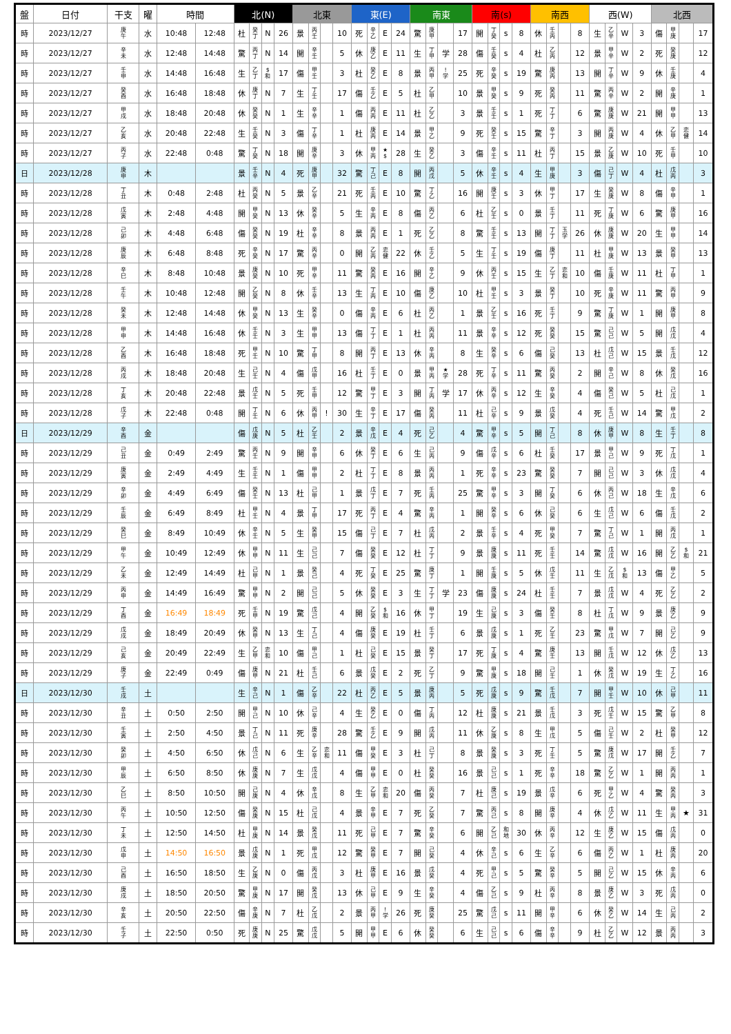| 盤 | 日付 | 干支 | 曜 | 時間 | | 北(N) | | | | 北東 | | | | 東(E) | | | | 南東 | | | | 南(s) | | | | 南西 | | | | 西(W) | | | | 北西 | | | |
| --- | --- | --- | --- | --- | --- | --- | --- | --- | --- | --- | --- | --- | --- | --- | --- | --- | --- | --- | --- | --- | --- | --- | --- | --- | --- | --- | --- | --- | --- | --- | --- | --- | --- | --- | --- | --- | --- |
| 時 | 2023/12/27 | 庚 午 | 水 | 10:48 | 12:48 | 杜 | 癸 丁 | N | 26 | 景 | 丙 壬 | | 10 | 死 | 辛 乙 | E | 24 | 驚 | 庚 甲 | | 17 | 開 | 丁 癸 | s | 8 | 休 | 壬 丙 | | 8 | 生 | 乙 辛 | W | 3 | 傷 | 甲 庚 | | 17 |
| 時 | 2023/12/27 | 辛 未 | 水 | 12:48 | 14:48 | 驚 | 丙 丁 | N | 14 | 開 | 辛 壬 | | 5 | 休 | 庚 乙 | E | 11 | 生 | 丁 甲 | 学 | 28 | 傷 | 壬 癸 | s | 4 | 杜 | 乙 丙 | | 12 | 景 | 甲 辛 | W | 2 | 死 | 癸 庚 | | 12 |
| 時 | 2023/12/27 | 壬 申 | 水 | 14:48 | 16:48 | 生 | 乙 丁 | $ 和 | 17 | 傷 | 甲 壬 | | 3 | 杜 | 癸 乙 | E | 8 | 景 | 丙 甲 | ! 学 | 25 | 死 | 辛 癸 | s | 19 | 驚 | 庚 丙 | | 13 | 開 | 丁 辛 | W | 9 | 休 | 壬 庚 | | 4 |
| 時 | 2023/12/27 | 癸 酉 | 水 | 16:48 | 18:48 | 休 | 庚 丁 | N | 7 | 生 | 丁 壬 | | 17 | 傷 | 壬 乙 | E | 5 | 杜 | 乙 甲 | | 10 | 景 | 甲 癸 | s | 9 | 死 | 癸 丙 | | 11 | 驚 | 丙 辛 | W | 2 | 開 | 辛 庚 | | 1 |
| 時 | 2023/12/27 | 甲 戌 | 水 | 18:48 | 20:48 | 休 | 癸 癸 | N | 1 | 生 | 辛 辛 | | 1 | 傷 | 丙 丙 | E | 11 | 杜 | 乙 乙 | | 3 | 景 | 壬 壬 | s | 1 | 死 | 丁 丁 | | 6 | 驚 | 庚 庚 | W | 21 | 開 | 甲 甲 | | 13 |
| 時 | 2023/12/27 | 乙 亥 | 水 | 20:48 | 22:48 | 生 | 壬 癸 | N | 3 | 傷 | 丁 辛 | | 1 | 杜 | 庚 丙 | E | 14 | 景 | 甲 乙 | | 9 | 死 | 癸 壬 | s | 15 | 驚 | 辛 丁 | | 3 | 開 | 丙 庚 | W | 4 | 休 | 乙 甲 | 恋 健 | 14 |
| 時 | 2023/12/27 | 丙 子 | 水 | 22:48 | 0:48 | 驚 | 丁 癸 | N | 18 | 開 | 庚 辛 | | 3 | 休 | 甲 丙 | ★ $ | 28 | 生 | 癸 乙 | | 3 | 傷 | 辛 壬 | s | 11 | 杜 | 丙 丁 | | 15 | 景 | 乙 庚 | W | 10 | 死 | 壬 甲 | | 10 |
| 日 | 2023/12/28 | 庚 申 | 木 | | | 景 | 壬 辛 | N | 4 | 死 | 庚 甲 | | 32 | 驚 | 丁 己 | E | 8 | 開 | 丙 戊 | | 5 | 休 | 辛 壬 | s | 4 | 生 | 甲 庚 | | 3 | 傷 | 己 丁 | W | 4 | 杜 | 戊 丙 | | 3 |
| 時 | 2023/12/28 | 丁 丑 | 木 | 0:48 | 2:48 | 杜 | 丙 癸 | N | 5 | 景 | 乙 辛 | | 21 | 死 | 壬 丙 | E | 10 | 驚 | 丁 乙 | | 16 | 開 | 庚 壬 | s | 3 | 休 | 甲 丁 | | 17 | 生 | 癸 庚 | W | 8 | 傷 | 辛 甲 | | 1 |
| 時 | 2023/12/28 | 戊 寅 | 木 | 2:48 | 4:48 | 開 | 甲 癸 | N | 13 | 休 | 癸 辛 | | 5 | 生 | 辛 丙 | E | 8 | 傷 | 丙 乙 | | 6 | 杜 | 乙 壬 | s | 0 | 景 | 壬 丁 | | 11 | 死 | 丁 庚 | W | 6 | 驚 | 庚 甲 | | 16 |
| 時 | 2023/12/28 | 己 卯 | 木 | 4:48 | 6:48 | 傷 | 癸 癸 | N | 19 | 杜 | 辛 辛 | | 8 | 景 | 丙 丙 | E | 1 | 死 | 乙 乙 | | 8 | 驚 | 壬 壬 | s | 13 | 開 | 丁 丁 | 玉 学 | 26 | 休 | 庚 庚 | W | 20 | 生 | 甲 甲 | | 14 |
| 時 | 2023/12/28 | 庚 辰 | 木 | 6:48 | 8:48 | 死 | 辛 癸 | N | 17 | 驚 | 丙 辛 | | 0 | 開 | 乙 丙 | 恋 健 | 22 | 休 | 壬 乙 | | 5 | 生 | 丁 壬 | s | 19 | 傷 | 庚 丁 | | 11 | 杜 | 甲 庚 | W | 13 | 景 | 癸 甲 | | 13 |
| 時 | 2023/12/28 | 辛 巳 | 木 | 8:48 | 10:48 | 景 | 庚 癸 | N | 10 | 死 | 甲 辛 | | 11 | 驚 | 癸 丙 | E | 16 | 開 | 辛 乙 | | 9 | 休 | 丙 壬 | s | 15 | 生 | 乙 丁 | 恋 和 | 10 | 傷 | 壬 庚 | W | 11 | 杜 | 丁 甲 | | 1 |
| 時 | 2023/12/28 | 壬 午 | 木 | 10:48 | 12:48 | 開 | 乙 癸 | N | 8 | 休 | 壬 辛 | | 13 | 生 | 丁 丙 | E | 10 | 傷 | 庚 乙 | | 10 | 杜 | 甲 壬 | s | 3 | 景 | 癸 丁 | | 10 | 死 | 辛 庚 | W | 11 | 驚 | 丙 甲 | | 9 |
| 時 | 2023/12/28 | 癸 未 | 木 | 12:48 | 14:48 | 休 | 甲 癸 | N | 13 | 生 | 癸 辛 | | 0 | 傷 | 辛 丙 | E | 6 | 杜 | 丙 乙 | | 1 | 景 | 乙 壬 | s | 16 | 死 | 壬 丁 | | 9 | 驚 | 丁 庚 | W | 1 | 開 | 庚 甲 | | 8 |
| 時 | 2023/12/28 | 甲 申 | 木 | 14:48 | 16:48 | 休 | 壬 壬 | N | 3 | 生 | 甲 甲 | | 13 | 傷 | 丁 丁 | E | 1 | 杜 | 丙 丙 | | 11 | 景 | 辛 辛 | s | 12 | 死 | 癸 癸 | | 15 | 驚 | 己 己 | W | 5 | 開 | 戊 戊 | | 4 |
| 時 | 2023/12/28 | 乙 酉 | 木 | 16:48 | 18:48 | 死 | 甲 壬 | N | 10 | 驚 | 丁 甲 | | 8 | 開 | 丙 丁 | E | 13 | 休 | 辛 丙 | | 8 | 生 | 癸 辛 | s | 6 | 傷 | 己 癸 | | 13 | 杜 | 戊 己 | W | 15 | 景 | 壬 戊 | | 12 |
| 時 | 2023/12/28 | 丙 戌 | 木 | 18:48 | 20:48 | 生 | 己 壬 | N | 4 | 傷 | 戊 甲 | | 16 | 杜 | 壬 丁 | E | 0 | 景 | 甲 丙 | ★ 学 | 28 | 死 | 丁 辛 | s | 11 | 驚 | 丙 癸 | | 2 | 開 | 辛 己 | W | 8 | 休 | 癸 戊 | | 16 |
| 時 | 2023/12/28 | 丁 亥 | 木 | 20:48 | 22:48 | 景 | 戊 壬 | N | 5 | 死 | 壬 甲 | | 12 | 驚 | 甲 丁 | E | 3 | 開 | 丁 丙 | 学 | 17 | 休 | 丙 辛 | s | 12 | 生 | 辛 癸 | | 4 | 傷 | 癸 己 | W | 5 | 杜 | 己 戊 | | 1 |
| 時 | 2023/12/28 | 戊 子 | 木 | 22:48 | 0:48 | 開 | 丁 壬 | N | 6 | 休 | 丙 甲 | ! | 30 | 生 | 辛 丁 | E | 17 | 傷 | 癸 丙 | | 11 | 杜 | 己 辛 | s | 9 | 景 | 戊 癸 | | 4 | 死 | 壬 己 | W | 14 | 驚 | 甲 戊 | | 2 |
| 日 | 2023/12/29 | 辛 酉 | 金 | | | 傷 | 戊 庚 | N | 5 | 杜 | 乙 壬 | | 2 | 景 | 辛 戊 | E | 4 | 死 | 己 乙 | | 4 | 驚 | 甲 辛 | s | 5 | 開 | 丁 己 | | 8 | 休 | 庚 甲 | W | 8 | 生 | 壬 丁 | | 8 |
| 時 | 2023/12/29 | 己 丑 | 金 | 0:49 | 2:49 | 驚 | 丙 壬 | N | 9 | 開 | 辛 甲 | | 6 | 休 | 癸 丁 | E | 6 | 生 | 己 丙 | | 9 | 傷 | 戊 辛 | s | 6 | 杜 | 壬 癸 | | 17 | 景 | 甲 己 | W | 9 | 死 | 丁 戊 | | 1 |
| 時 | 2023/12/29 | 庚 寅 | 金 | 2:49 | 4:49 | 生 | 壬 壬 | N | 1 | 傷 | 甲 甲 | | 2 | 杜 | 丁 丁 | E | 8 | 景 | 丙 丙 | | 1 | 死 | 辛 辛 | s | 23 | 驚 | 癸 癸 | | 7 | 開 | 己 己 | W | 3 | 休 | 戊 戊 | | 4 |
| 時 | 2023/12/29 | 辛 卯 | 金 | 4:49 | 6:49 | 傷 | 癸 壬 | N | 13 | 杜 | 己 甲 | | 1 | 景 | 戊 丁 | E | 7 | 死 | 壬 丙 | | 25 | 驚 | 甲 辛 | s | 3 | 開 | 丁 癸 | | 6 | 休 | 丙 己 | W | 18 | 生 | 辛 戊 | | 6 |
| 時 | 2023/12/29 | 壬 辰 | 金 | 6:49 | 8:49 | 杜 | 甲 壬 | N | 4 | 景 | 丁 甲 | | 17 | 死 | 丙 丁 | E | 4 | 驚 | 辛 丙 | | 1 | 開 | 癸 辛 | s | 6 | 休 | 己 癸 | | 6 | 生 | 戊 己 | W | 6 | 傷 | 壬 戊 | | 2 |
| 時 | 2023/12/29 | 癸 巳 | 金 | 8:49 | 10:49 | 休 | 辛 壬 | N | 5 | 生 | 癸 甲 | | 15 | 傷 | 己 丁 | E | 7 | 杜 | 戊 丙 | | 2 | 景 | 壬 辛 | s | 4 | 死 | 甲 癸 | | 7 | 驚 | 丁 己 | W | 1 | 開 | 丙 戊 | | 1 |
| 時 | 2023/12/29 | 甲 午 | 金 | 10:49 | 12:49 | 休 | 甲 甲 | N | 11 | 生 | 己 己 | | 7 | 傷 | 癸 癸 | E | 12 | 杜 | 丁 丁 | | 9 | 景 | 庚 庚 | s | 11 | 死 | 壬 壬 | | 14 | 驚 | 戊 戊 | W | 16 | 開 | 乙 乙 | $ 和 | 21 |
| 時 | 2023/12/29 | 乙 未 | 金 | 12:49 | 14:49 | 杜 | 己 甲 | N | 1 | 景 | 癸 己 | | 4 | 死 | 丁 癸 | E | 25 | 驚 | 庚 丁 | | 1 | 開 | 壬 庚 | s | 5 | 休 | 戊 壬 | | 11 | 生 | 乙 戊 | $ 和 | 13 | 傷 | 甲 乙 | | 5 |
| 時 | 2023/12/29 | 丙 申 | 金 | 14:49 | 16:49 | 驚 | 甲 甲 | N | 2 | 開 | 己 己 | | 5 | 休 | 癸 癸 | E | 3 | 生 | 丁 丁 | 学 | 23 | 傷 | 庚 庚 | s | 24 | 杜 | 壬 壬 | | 7 | 景 | 戊 戊 | W | 4 | 死 | 乙 乙 | | 2 |
| 時 | 2023/12/29 | 丁 酉 | 金 | 16:49 | 18:49 | 死 | 壬 甲 | N | 19 | 驚 | 戊 己 | | 4 | 開 | 乙 癸 | $ 和 | 16 | 休 | 甲 丁 | | 19 | 生 | 己 庚 | s | 3 | 傷 | 癸 壬 | | 8 | 杜 | 丁 戊 | W | 9 | 景 | 庚 乙 | | 9 |
| 時 | 2023/12/29 | 戊 戌 | 金 | 18:49 | 20:49 | 休 | 癸 甲 | N | 13 | 生 | 丁 己 | | 4 | 傷 | 庚 癸 | E | 19 | 杜 | 壬 丁 | | 6 | 景 | 戊 庚 | s | 1 | 死 | 乙 壬 | | 23 | 驚 | 甲 戊 | W | 7 | 開 | 己 乙 | | 9 |
| 時 | 2023/12/29 | 己 亥 | 金 | 20:49 | 22:49 | 生 | 乙 甲 | 恋 和 | 10 | 傷 | 甲 己 | | 1 | 杜 | 己 癸 | E | 15 | 景 | 癸 丁 | | 17 | 死 | 丁 庚 | s | 4 | 驚 | 庚 壬 | | 13 | 開 | 壬 戊 | W | 12 | 休 | 戊 乙 | | 13 |
| 時 | 2023/12/29 | 庚 子 | 金 | 22:49 | 0:49 | 傷 | 庚 甲 | N | 21 | 杜 | 壬 己 | | 6 | 景 | 戊 癸 | E | 2 | 死 | 乙 丁 | | 9 | 驚 | 甲 庚 | s | 18 | 開 | 己 壬 | | 1 | 休 | 癸 戊 | W | 19 | 生 | 丁 乙 | | 16 |
| 日 | 2023/12/30 | 壬 戌 | 土 | | | 生 | 辛 己 | N | 1 | 傷 | 乙 辛 | | 22 | 杜 | 丙 乙 | E | 5 | 景 | 庚 丙 | | 5 | 死 | 戊 庚 | s | 9 | 驚 | 壬 戊 | | 7 | 開 | 甲 壬 | W | 10 | 休 | 己 甲 | | 11 |
| 時 | 2023/12/30 | 辛 丑 | 土 | 0:50 | 2:50 | 開 | 甲 己 | N | 10 | 休 | 己 辛 | | 4 | 生 | 癸 乙 | E | 0 | 傷 | 丁 丙 | | 12 | 杜 | 庚 庚 | s | 21 | 景 | 壬 戊 | | 3 | 死 | 戊 壬 | W | 15 | 驚 | 乙 甲 | | 8 |
| 時 | 2023/12/30 | 壬 寅 | 土 | 2:50 | 4:50 | 景 | 丁 己 | N | 11 | 死 | 庚 辛 | | 28 | 驚 | 壬 乙 | E | 9 | 開 | 戊 丙 | | 11 | 休 | 乙 庚 | s | 8 | 生 | 甲 戊 | | 5 | 傷 | 己 壬 | W | 2 | 杜 | 癸 甲 | | 12 |
| 時 | 2023/12/30 | 癸 卯 | 土 | 4:50 | 6:50 | 休 | 戊 己 | N | 6 | 生 | 乙 辛 | 恋 和 | 11 | 傷 | 甲 癸 | E | 3 | 杜 | 己 丁 | | 8 | 景 | 癸 庚 | s | 3 | 死 | 丁 壬 | | 5 | 驚 | 庚 戊 | W | 17 | 開 | 壬 乙 | | 7 |
| 時 | 2023/12/30 | 甲 辰 | 土 | 6:50 | 8:50 | 休 | 庚 庚 | N | 7 | 生 | 戊 戊 | | 4 | 傷 | 甲 甲 | E | 0 | 杜 | 癸 癸 | | 16 | 景 | 己 己 | s | 1 | 死 | 辛 辛 | | 18 | 驚 | 乙 乙 | W | 1 | 開 | 丙 丙 | | 1 |
| 時 | 2023/12/30 | 乙 巳 | 土 | 8:50 | 10:50 | 開 | 己 庚 | N | 4 | 休 | 辛 戊 | | 8 | 生 | 乙 甲 | 恋 和 | 20 | 傷 | 丙 癸 | | 7 | 杜 | 庚 己 | s | 19 | 景 | 戊 辛 | | 6 | 死 | 甲 乙 | W | 4 | 驚 | 癸 丙 | | 3 |
| 時 | 2023/12/30 | 丙 午 | 土 | 10:50 | 12:50 | 傷 | 癸 庚 | N | 15 | 杜 | 己 戊 | | 4 | 景 | 辛 甲 | E | 7 | 死 | 乙 癸 | | 7 | 驚 | 丙 己 | s | 8 | 開 | 庚 辛 | | 4 | 休 | 戊 乙 | W | 11 | 生 | 甲 丙 | ★ | 31 |
| 時 | 2023/12/30 | 丁 未 | 土 | 12:50 | 14:50 | 杜 | 甲 庚 | N | 14 | 景 | 癸 戊 | | 11 | 死 | 己 甲 | E | 7 | 驚 | 辛 癸 | | 6 | 開 | 乙 己 | 和 地 | 30 | 休 | 丙 辛 | | 12 | 生 | 庚 乙 | W | 15 | 傷 | 戊 丙 | | 0 |
| 時 | 2023/12/30 | 戊 申 | 土 | 14:50 | 16:50 | 景 | 戊 庚 | N | 1 | 死 | 甲 戊 | | 12 | 驚 | 癸 甲 | E | 7 | 開 | 己 癸 | | 4 | 休 | 辛 己 | s | 6 | 生 | 乙 辛 | | 6 | 傷 | 丙 乙 | W | 1 | 杜 | 庚 丙 | | 20 |
| 時 | 2023/12/30 | 己 酉 | 土 | 16:50 | 18:50 | 生 | 乙 庚 | N | 0 | 傷 | 丙 戊 | | 3 | 杜 | 庚 甲 | E | 16 | 景 | 戊 癸 | | 4 | 死 | 甲 己 | s | 5 | 驚 | 癸 辛 | | 5 | 開 | 己 乙 | W | 15 | 休 | 辛 丙 | | 6 |
| 時 | 2023/12/30 | 庚 戌 | 土 | 18:50 | 20:50 | 驚 | 甲 庚 | N | 17 | 開 | 癸 戊 | | 13 | 休 | 己 甲 | E | 9 | 生 | 辛 癸 | | 4 | 傷 | 乙 己 | s | 9 | 杜 | 丙 辛 | | 8 | 景 | 庚 乙 | W | 3 | 死 | 戊 丙 | | 0 |
| 時 | 2023/12/30 | 辛 亥 | 土 | 20:50 | 22:50 | 傷 | 辛 庚 | N | 7 | 杜 | 乙 戊 | | 2 | 景 | 丙 甲 | ! 学 | 26 | 死 | 庚 癸 | | 25 | 驚 | 戊 己 | s | 11 | 開 | 甲 辛 | | 6 | 休 | 癸 乙 | W | 14 | 生 | 己 丙 | | 2 |
| 時 | 2023/12/30 | 壬 子 | 土 | 22:50 | 0:50 | 死 | 庚 庚 | N | 25 | 驚 | 戊 戊 | | 5 | 開 | 甲 甲 | E | 6 | 休 | 癸 癸 | | 6 | 生 | 己 己 | s | 6 | 傷 | 辛 辛 | | 9 | 杜 | 乙 乙 | W | 12 | 景 | 丙 丙 | | 3 |